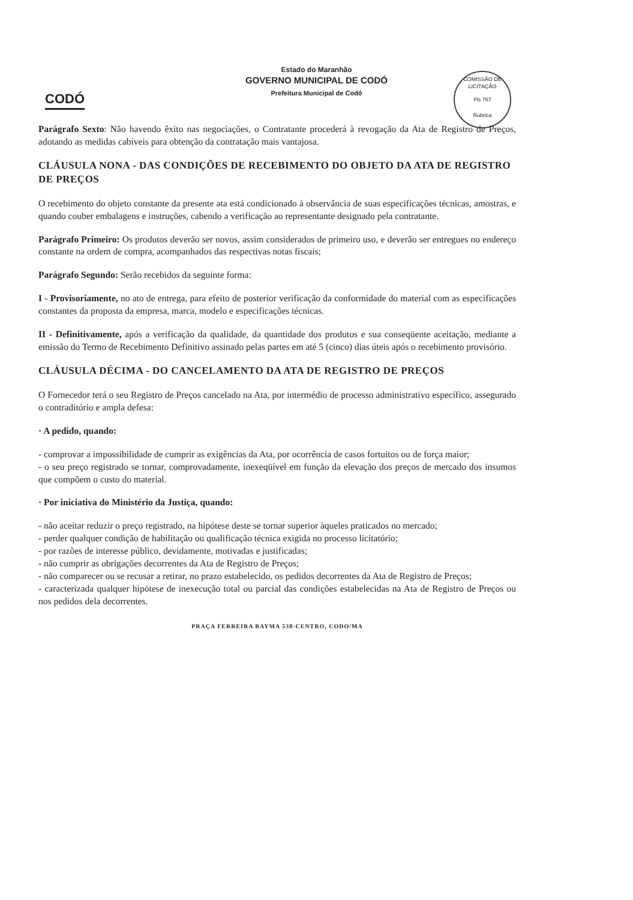Estado do Maranhão
GOVERNO MUNICIPAL DE CODÓ
Prefeitura Municipal de Codó
CODÓ
COMISSÃO DE LICITAÇÃO
Fls 767
Rubrica
Parágrafo Sexto: Não havendo êxito nas negociações, o Contratante procederá à revogação da Ata de Registro de Preços, adotando as medidas cabíveis para obtenção da contratação mais vantajosa.
CLÁUSULA NONA - DAS CONDIÇÕES DE RECEBIMENTO DO OBJETO DA ATA DE REGISTRO DE PREÇOS
O recebimento do objeto constante da presente ata está condicionado à observância de suas especificações técnicas, amostras, e quando couber embalagens e instruções, cabendo a verificação ao representante designado pela contratante.
Parágrafo Primeiro: Os produtos deverão ser novos, assim considerados de primeiro uso, e deverão ser entregues no endereço constante na ordem de compra, acompanhados das respectivas notas fiscais;
Parágrafo Segundo: Serão recebidos da seguinte forma:
I - Provisoriamente, no ato de entrega, para efeito de posterior verificação da conformidade do material com as especificações constantes da proposta da empresa, marca, modelo e especificações técnicas.
II - Definitivamente, após a verificação da qualidade, da quantidade dos produtos e sua conseqüente aceitação, mediante a emissão do Termo de Recebimento Definitivo assinado pelas partes em até 5 (cinco) dias úteis após o recebimento provisório.
CLÁUSULA DÉCIMA - DO CANCELAMENTO DA ATA DE REGISTRO DE PREÇOS
O Fornecedor terá o seu Registro de Preços cancelado na Ata, por intermédio de processo administrativo específico, assegurado o contraditório e ampla defesa:
· A pedido, quando:
- comprovar a impossibilidade de cumprir as exigências da Ata, por ocorrência de casos fortuitos ou de força maior;
- o seu preço registrado se tornar, comprovadamente, inexeqüível em função da elevação dos preços de mercado dos insumos que compõem o custo do material.
· Por iniciativa do Ministério da Justiça, quando:
- não aceitar reduzir o preço registrado, na hipótese deste se tornar superior àqueles praticados no mercado;
- perder qualquer condição de habilitação ou qualificação técnica exigida no processo licitatório;
- por razões de interesse público, devidamente, motivadas e justificadas;
- não cumprir as obrigações decorrentes da Ata de Registro de Preços;
- não comparecer ou se recusar a retirar, no prazo estabelecido, os pedidos decorrentes da Ata de Registro de Preços;
- caracterizada qualquer hipótese de inexecução total ou parcial das condições estabelecidas na Ata de Registro de Preços ou nos pedidos dela decorrentes.
PRAÇA FERREIRA BAYMA 538-CENTRO, CODO/MA